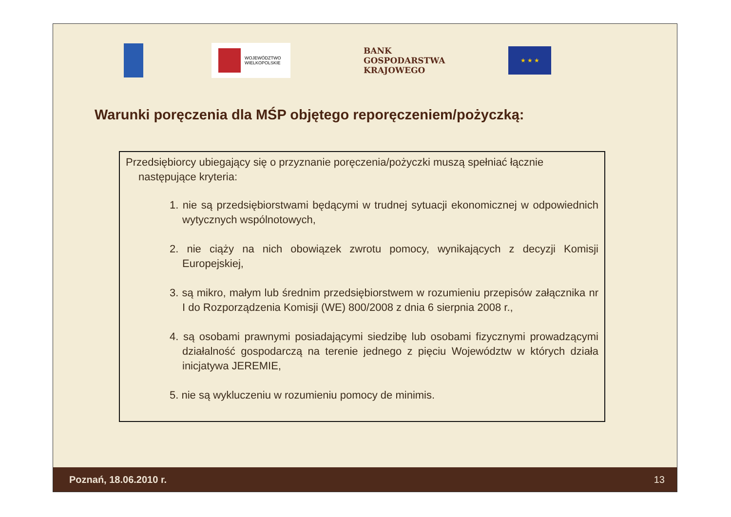WOJEWÓDZTWO
WIELKOPOLSKIE
BANK
GOSPODARSTWA
KRAJOWEGO
★ ★ ★
Warunki poręczenia dla MŚP objętego reporęczeniem/pożyczką:
Przedsiębiorcy ubiegający się o przyznanie poręczenia/pożyczki muszą spełniać łącznie następujące kryteria:
1. nie są przedsiębiorstwami będącymi w trudnej sytuacji ekonomicznej w odpowiednich wytycznych wspólnotowych,
2. nie ciąży na nich obowiązek zwrotu pomocy, wynikających z decyzji Komisji Europejskiej,
3. są mikro, małym lub średnim przedsiębiorstwem w rozumieniu przepisów załącznika nr I do Rozporządzenia Komisji (WE) 800/2008 z dnia 6 sierpnia 2008 r.,
4. są osobami prawnymi posiadającymi siedzibę lub osobami fizycznymi prowadzącymi działalność gospodarczą na terenie jednego z pięciu Województw w których działa inicjatywa JEREMIE,
5. nie są wykluczeniu w rozumieniu pomocy de minimis.
Poznań, 18.06.2010 r. 13